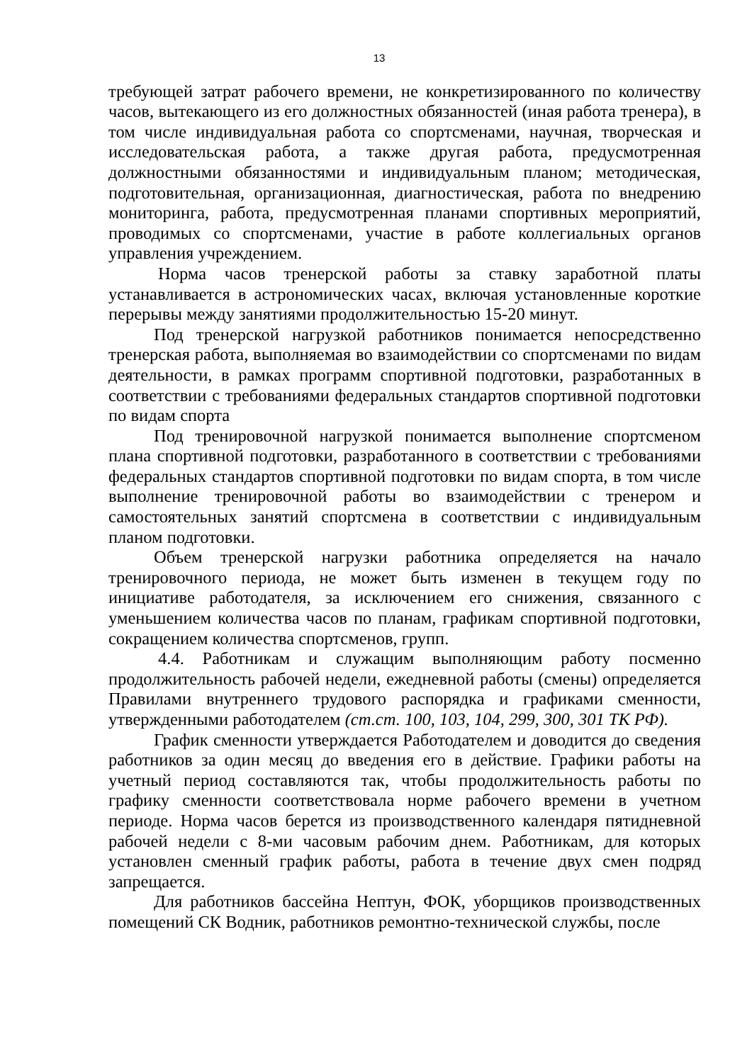13
требующей затрат рабочего времени, не конкретизированного по количеству часов, вытекающего из его должностных обязанностей (иная работа тренера), в том числе индивидуальная работа со спортсменами, научная, творческая и исследовательская работа, а также другая работа, предусмотренная должностными обязанностями и индивидуальным планом; методическая, подготовительная, организационная, диагностическая, работа по внедрению мониторинга, работа, предусмотренная планами спортивных мероприятий, проводимых со спортсменами, участие в работе коллегиальных органов управления учреждением.
Норма часов тренерской работы за ставку заработной платы устанавливается в астрономических часах, включая установленные короткие перерывы между занятиями продолжительностью 15-20 минут.
Под тренерской нагрузкой работников понимается непосредственно тренерская работа, выполняемая во взаимодействии со спортсменами по видам деятельности, в рамках программ спортивной подготовки, разработанных в соответствии с требованиями федеральных стандартов спортивной подготовки по видам спорта
Под тренировочной нагрузкой понимается выполнение спортсменом плана спортивной подготовки, разработанного в соответствии с требованиями федеральных стандартов спортивной подготовки по видам спорта, в том числе выполнение тренировочной работы во взаимодействии с тренером и самостоятельных занятий спортсмена в соответствии с индивидуальным планом подготовки.
Объем тренерской нагрузки работника определяется на начало тренировочного периода, не может быть изменен в текущем году по инициативе работодателя, за исключением его снижения, связанного с уменьшением количества часов по планам, графикам спортивной подготовки, сокращением количества спортсменов, групп.
4.4. Работникам и служащим выполняющим работу посменно продолжительность рабочей недели, ежедневной работы (смены) определяется Правилами внутреннего трудового распорядка и графиками сменности, утвержденными работодателем (ст.ст. 100, 103, 104, 299, 300, 301 ТК РФ).
График сменности утверждается Работодателем и доводится до сведения работников за один месяц до введения его в действие. Графики работы на учетный период составляются так, чтобы продолжительность работы по графику сменности соответствовала норме рабочего времени в учетном периоде. Норма часов берется из производственного календаря пятидневной рабочей недели с 8-ми часовым рабочим днем. Работникам, для которых установлен сменный график работы, работа в течение двух смен подряд запрещается.
Для работников бассейна Нептун, ФОК, уборщиков производственных помещений СК Водник, работников ремонтно-технической службы, после